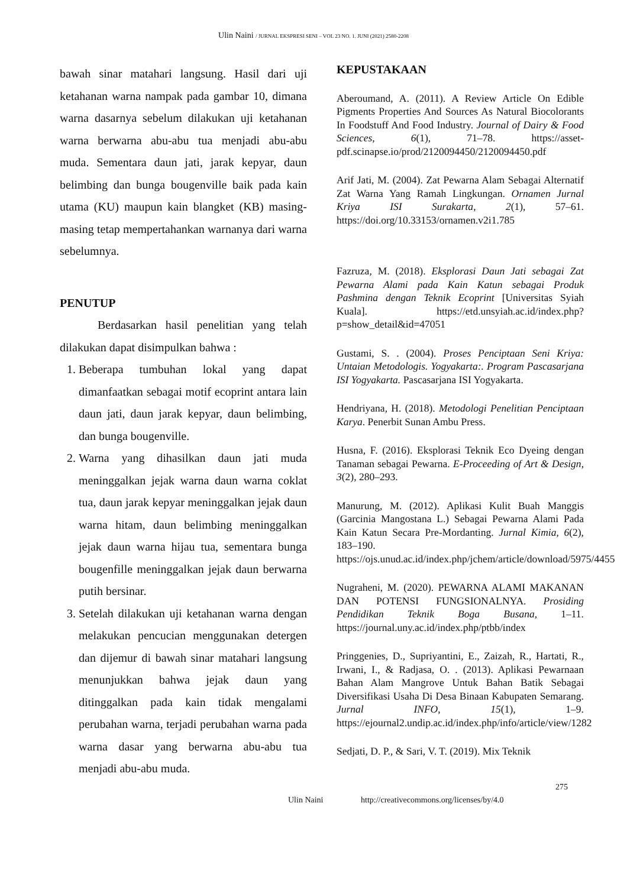Ulin Naini / JURNAL EKSPRESI SENI – VOL 23 NO. 1. JUNI (2021) 2580-2208
bawah sinar matahari langsung. Hasil dari uji ketahanan warna nampak pada gambar 10, dimana warna dasarnya sebelum dilakukan uji ketahanan warna berwarna abu-abu tua menjadi abu-abu muda. Sementara daun jati, jarak kepyar, daun belimbing dan bunga bougenville baik pada kain utama (KU) maupun kain blangket (KB) masing-masing tetap mempertahankan warnanya dari warna sebelumnya.
PENUTUP
Berdasarkan hasil penelitian yang telah dilakukan dapat disimpulkan bahwa :
1. Beberapa tumbuhan lokal yang dapat dimanfaatkan sebagai motif ecoprint antara lain daun jati, daun jarak kepyar, daun belimbing, dan bunga bougenville.
2. Warna yang dihasilkan daun jati muda meninggalkan jejak warna daun warna coklat tua, daun jarak kepyar meninggalkan jejak daun warna hitam, daun belimbing meninggalkan jejak daun warna hijau tua, sementara bunga bougenfille meninggalkan jejak daun berwarna putih bersinar.
3. Setelah dilakukan uji ketahanan warna dengan melakukan pencucian menggunakan detergen dan dijemur di bawah sinar matahari langsung menunjukkan bahwa jejak daun yang ditinggalkan pada kain tidak mengalami perubahan warna, terjadi perubahan warna pada warna dasar yang berwarna abu-abu tua menjadi abu-abu muda.
KEPUSTAKAAN
Aberoumand, A. (2011). A Review Article On Edible Pigments Properties And Sources As Natural Biocolorants In Foodstuff And Food Industry. Journal of Dairy & Food Sciences, 6(1), 71–78. https://asset-pdf.scinapse.io/prod/2120094450/2120094450.pdf
Arif Jati, M. (2004). Zat Pewarna Alam Sebagai Alternatif Zat Warna Yang Ramah Lingkungan. Ornamen Jurnal Kriya ISI Surakarta, 2(1), 57–61. https://doi.org/10.33153/ornamen.v2i1.785
Fazruza, M. (2018). Eksplorasi Daun Jati sebagai Zat Pewarna Alami pada Kain Katun sebagai Produk Pashmina dengan Teknik Ecoprint [Universitas Syiah Kuala]. https://etd.unsyiah.ac.id/index.php?p=show_detail&id=47051
Gustami, S. . (2004). Proses Penciptaan Seni Kriya: Untaian Metodologis. Yogyakarta:. Program Pascasarjana ISI Yogyakarta. Pascasarjana ISI Yogyakarta.
Hendriyana, H. (2018). Metodologi Penelitian Penciptaan Karya. Penerbit Sunan Ambu Press.
Husna, F. (2016). Eksplorasi Teknik Eco Dyeing dengan Tanaman sebagai Pewarna. E-Proceeding of Art & Design, 3(2), 280–293.
Manurung, M. (2012). Aplikasi Kulit Buah Manggis (Garcinia Mangostana L.) Sebagai Pewarna Alami Pada Kain Katun Secara Pre-Mordanting. Jurnal Kimia, 6(2), 183–190. https://ojs.unud.ac.id/index.php/jchem/article/download/5975/4455
Nugraheni, M. (2020). PEWARNA ALAMI MAKANAN DAN POTENSI FUNGSIONALNYA. Prosiding Pendidikan Teknik Boga Busana, 1–11. https://journal.uny.ac.id/index.php/ptbb/index
Pringgenies, D., Supriyantini, E., Zaizah, R., Hartati, R., Irwani, I., & Radjasa, O. . (2013). Aplikasi Pewarnaan Bahan Alam Mangrove Untuk Bahan Batik Sebagai Diversifikasi Usaha Di Desa Binaan Kabupaten Semarang. Jurnal INFO, 15(1), 1–9. https://ejournal2.undip.ac.id/index.php/info/article/view/1282
Sedjati, D. P., & Sari, V. T. (2019). Mix Teknik
275
Ulin Naini http://creativecommons.org/licenses/by/4.0